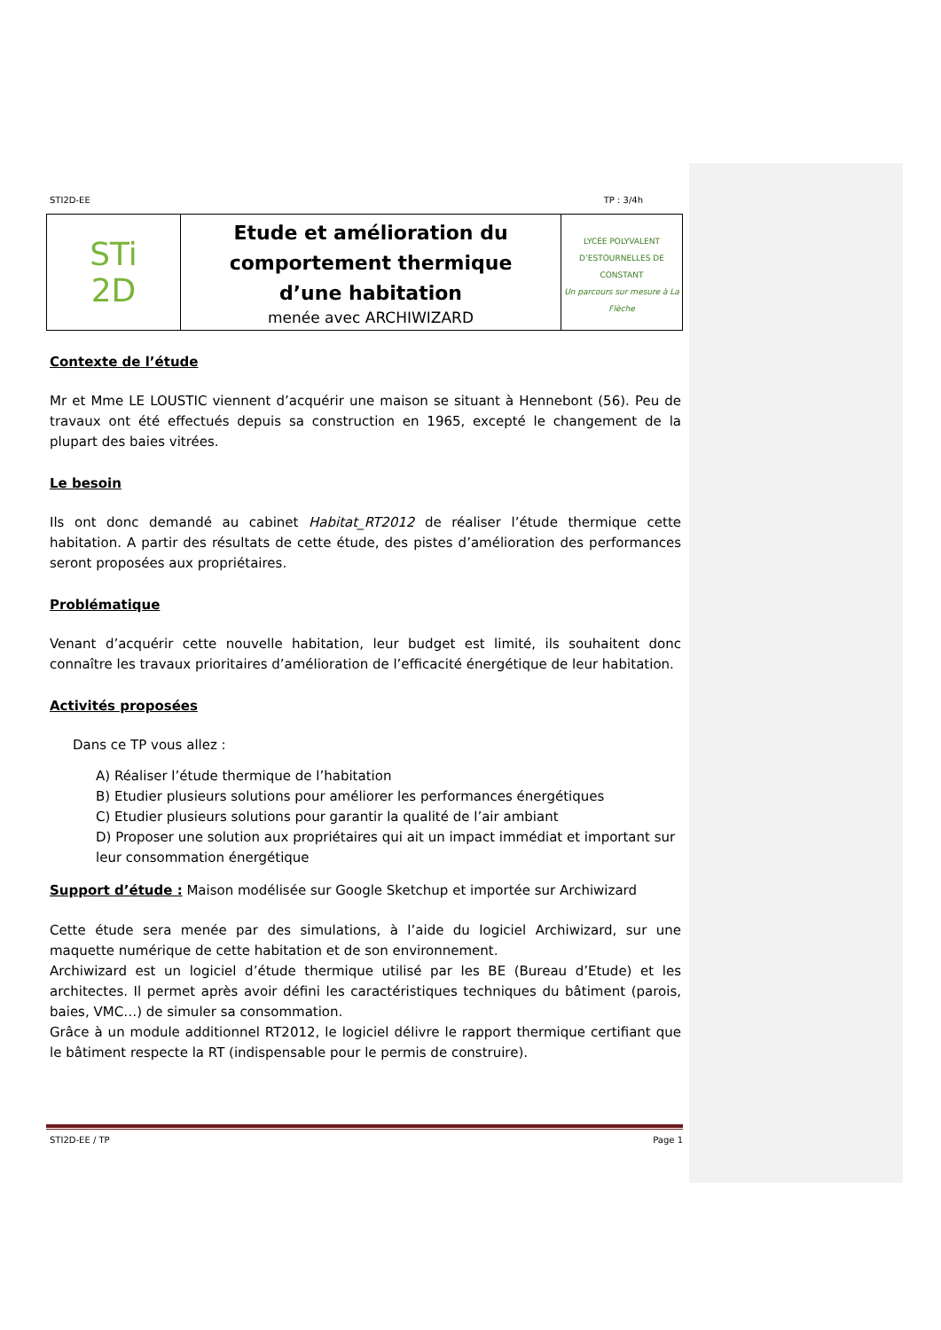STI2D-EE TP : 3/4h
| STi 2D | Etude et amélioration du comportement thermique d’une habitation menée avec ARCHIWIZARD | LYCÉE POLYVALENT D’ESTOURNELLES DE CONSTANT Un parcours sur mesure à La Flèche |
Contexte de l’étude
Mr et Mme LE LOUSTIC viennent d’acquérir une maison se situant à Hennebont (56). Peu de travaux ont été effectués depuis sa construction en 1965, excepté le changement de la plupart des baies vitrées.
Le besoin
Ils ont donc demandé au cabinet Habitat_RT2012 de réaliser l’étude thermique cette habitation. A partir des résultats de cette étude, des pistes d’amélioration des performances seront proposées aux propriétaires.
Problématique
Venant d’acquérir cette nouvelle habitation, leur budget est limité, ils souhaitent donc connaître les travaux prioritaires d’amélioration de l’efficacité énergétique de leur habitation.
Activités proposées
Dans ce TP vous allez :
A) Réaliser l’étude thermique de l’habitation
B) Etudier plusieurs solutions pour améliorer les performances énergétiques
C) Etudier plusieurs solutions pour garantir la qualité de l’air ambiant
D) Proposer une solution aux propriétaires qui ait un impact immédiat et important sur leur consommation énergétique
Support d’étude : Maison modélisée sur Google Sketchup et importée sur Archiwizard
Cette étude sera menée par des simulations, à l’aide du logiciel Archiwizard, sur une maquette numérique de cette habitation et de son environnement.
Archiwizard est un logiciel d’étude thermique utilisé par les BE (Bureau d’Etude) et les architectes. Il permet après avoir défini les caractéristiques techniques du bâtiment (parois, baies, VMC…) de simuler sa consommation.
Grâce à un module additionnel RT2012, le logiciel délivre le rapport thermique certifiant que le bâtiment respecte la RT (indispensable pour le permis de construire).
STI2D-EE / TP Page 1